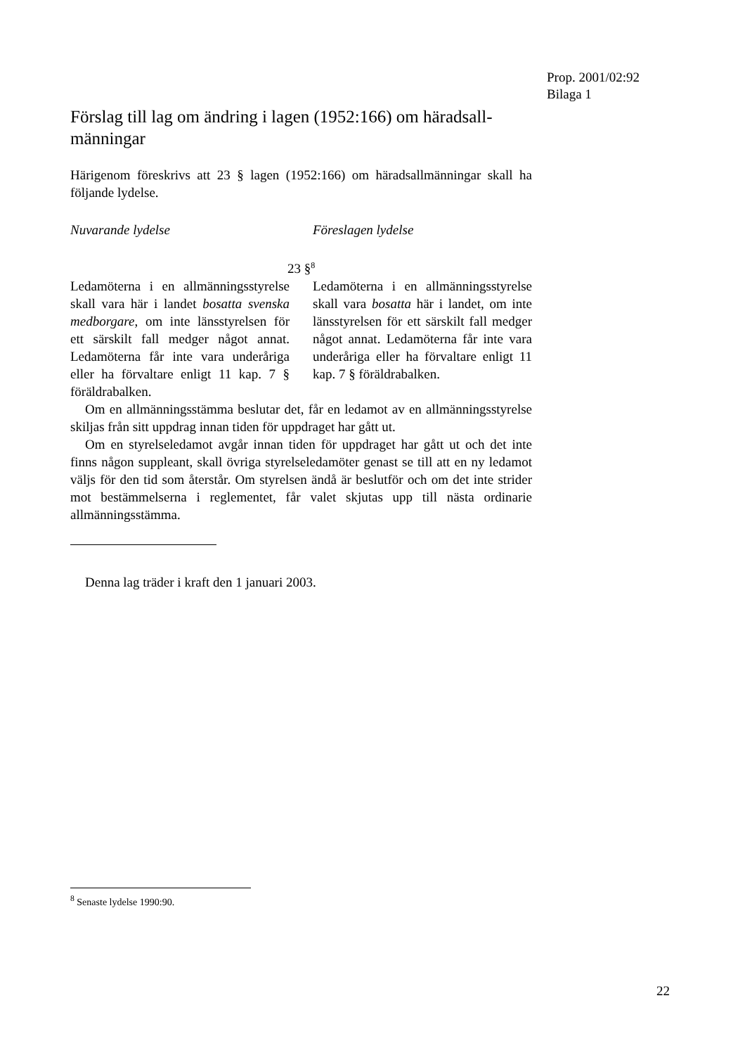Prop. 2001/02:92
Bilaga 1
Förslag till lag om ändring i lagen (1952:166) om häradsall­männingar
Härigenom föreskrivs att 23 § lagen (1952:166) om häradsallmänningar skall ha följande lydelse.
Nuvarande lydelse Föreslagen lydelse
23 §<sup>8</sup>
Ledamöterna i en allmänningssty­relse skall vara här i landet bosatta svenska medborgare, om inte läns­styrelsen för ett särskilt fall med­ger något annat. Ledamöterna får inte vara underåriga eller ha för­valtare enligt 11 kap. 7 § föräldra­balken.
Ledamöterna i en allmänningssty­relse skall vara bosatta här i lan­det, om inte länsstyrelsen för ett särskilt fall medger något annat. Ledamöterna får inte vara under­åriga eller ha förvaltare enligt 11 kap. 7 § föräldrabalken.
Om en allmänningsstämma beslutar det, får en ledamot av en allmän­ningsstyrelse skiljas från sitt uppdrag innan tiden för uppdraget har gått ut.
Om en styrelseledamot avgår innan tiden för uppdraget har gått ut och det inte finns någon suppleant, skall övriga styrelseledamöter genast se till att en ny ledamot väljs för den tid som återstår. Om styrelsen ändå är beslutför och om det inte strider mot bestämmelserna i reglementet, får valet skjutas upp till nästa ordinarie allmänningsstämma.
Denna lag träder i kraft den 1 januari 2003.
<sup>8</sup> Senaste lydelse 1990:90.
22